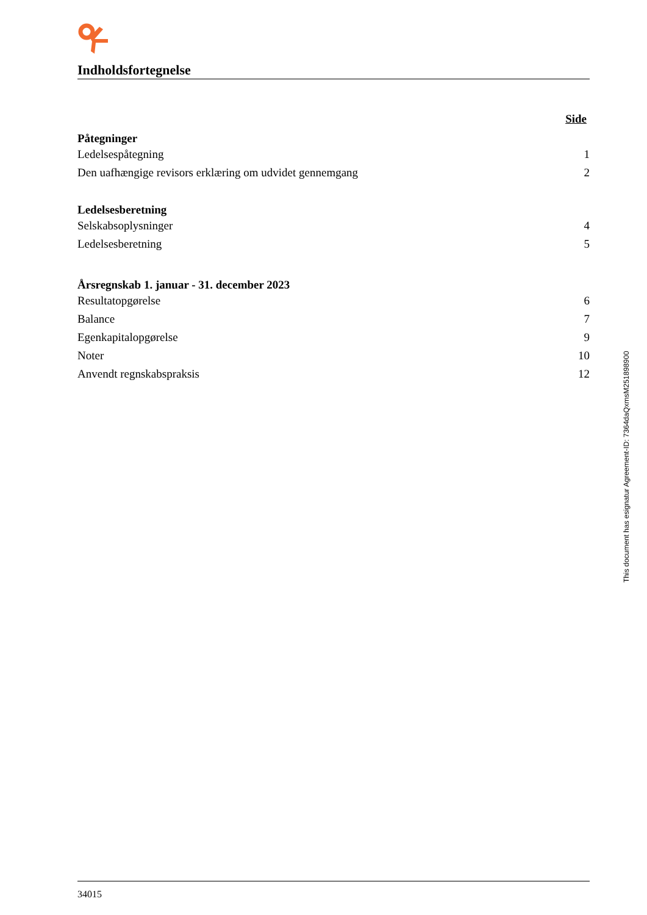Indholdsfortegnelse
Side
Påtegninger
Ledelsespåtegning 1
Den uafhængige revisors erklæring om udvidet gennemgang 2
Ledelsesberetning
Selskabsoplysninger 4
Ledelsesberetning 5
Årsregnskab 1. januar - 31. december 2023
Resultatopgørelse 6
Balance 7
Egenkapitalopgørelse 9
Noter 10
Anvendt regnskabspraksis 12
This document has esignatur Agreement-ID: 7364daQxmsM251898900
34015